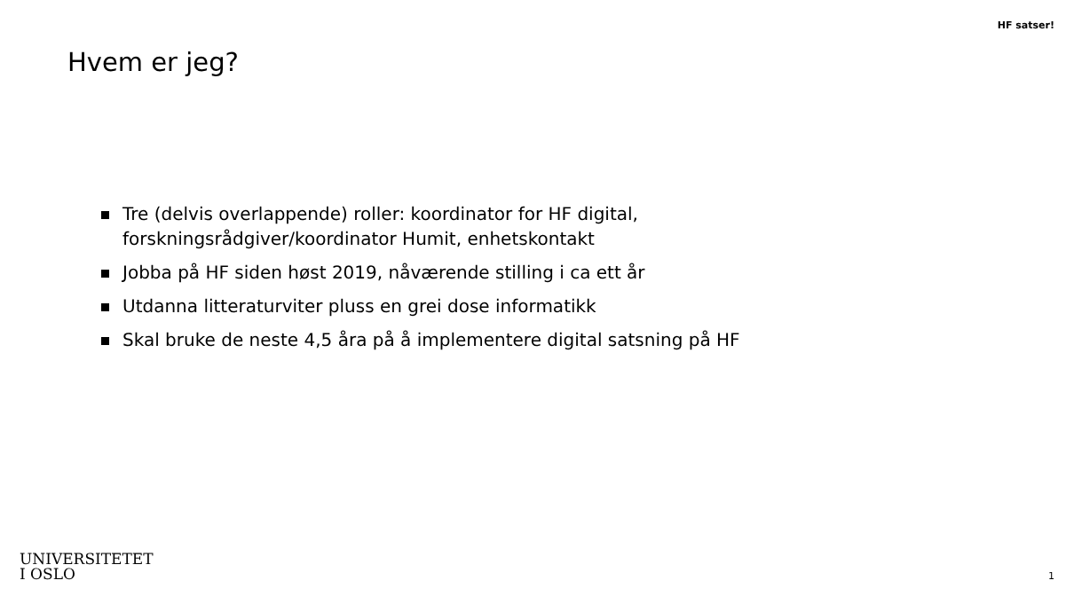HF satser!
Hvem er jeg?
Tre (delvis overlappende) roller: koordinator for HF digital,
forskningsrådgiver/koordinator Humit, enhetskontakt
Jobba på HF siden høst 2019, nåværende stilling i ca ett år
Utdanna litteraturviter pluss en grei dose informatikk
Skal bruke de neste 4,5 åra på å implementere digital satsning på HF
UNIVERSITETET
I OSLO
1